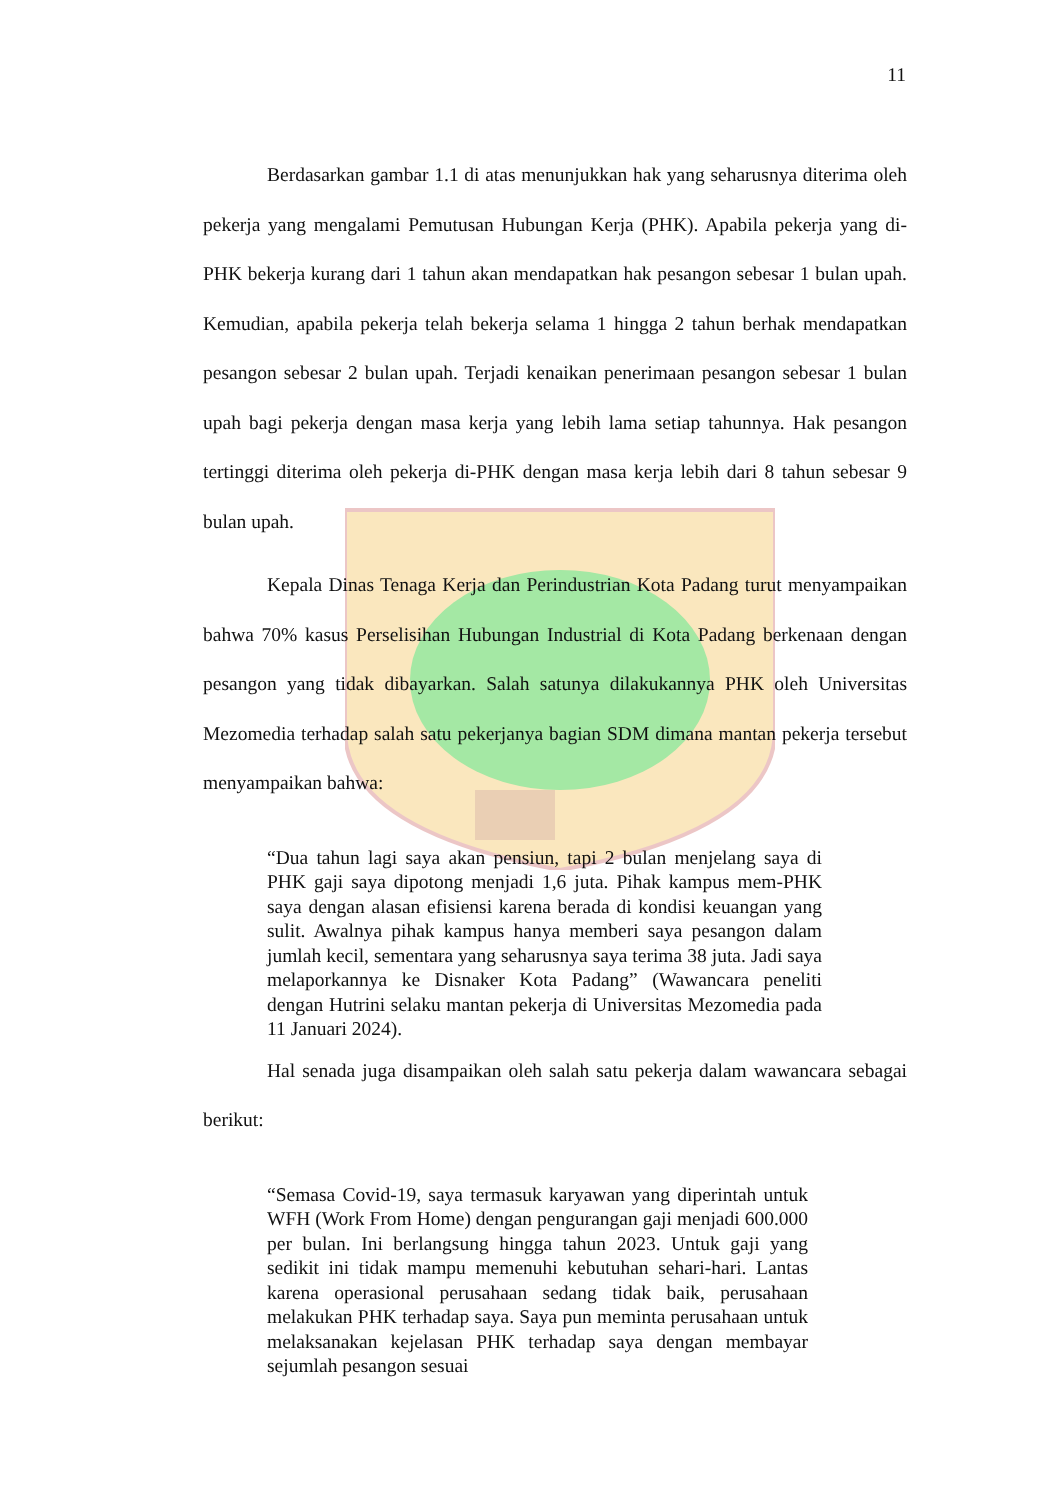11
Berdasarkan gambar 1.1 di atas menunjukkan hak yang seharusnya diterima oleh pekerja yang mengalami Pemutusan Hubungan Kerja (PHK). Apabila pekerja yang di-PHK bekerja kurang dari 1 tahun akan mendapatkan hak pesangon sebesar 1 bulan upah. Kemudian, apabila pekerja telah bekerja selama 1 hingga 2 tahun berhak mendapatkan pesangon sebesar 2 bulan upah. Terjadi kenaikan penerimaan pesangon sebesar 1 bulan upah bagi pekerja dengan masa kerja yang lebih lama setiap tahunnya. Hak pesangon tertinggi diterima oleh pekerja di-PHK dengan masa kerja lebih dari 8 tahun sebesar 9 bulan upah.
Kepala Dinas Tenaga Kerja dan Perindustrian Kota Padang turut menyampaikan bahwa 70% kasus Perselisihan Hubungan Industrial di Kota Padang berkenaan dengan pesangon yang tidak dibayarkan. Salah satunya dilakukannya PHK oleh Universitas Mezomedia terhadap salah satu pekerjanya bagian SDM dimana mantan pekerja tersebut menyampaikan bahwa:
“Dua tahun lagi saya akan pensiun, tapi 2 bulan menjelang saya di PHK gaji saya dipotong menjadi 1,6 juta. Pihak kampus mem-PHK saya dengan alasan efisiensi karena berada di kondisi keuangan yang sulit. Awalnya pihak kampus hanya memberi saya pesangon dalam jumlah kecil, sementara yang seharusnya saya terima 38 juta. Jadi saya melaporkannya ke Disnaker Kota Padang” (Wawancara peneliti dengan Hutrini selaku mantan pekerja di Universitas Mezomedia pada 11 Januari 2024).
Hal senada juga disampaikan oleh salah satu pekerja dalam wawancara sebagai berikut:
“Semasa Covid-19, saya termasuk karyawan yang diperintah untuk WFH (Work From Home) dengan pengurangan gaji menjadi 600.000 per bulan. Ini berlangsung hingga tahun 2023. Untuk gaji yang sedikit ini tidak mampu memenuhi kebutuhan sehari-hari. Lantas karena operasional perusahaan sedang tidak baik, perusahaan melakukan PHK terhadap saya. Saya pun meminta perusahaan untuk melaksanakan kejelasan PHK terhadap saya dengan membayar sejumlah pesangon sesuai